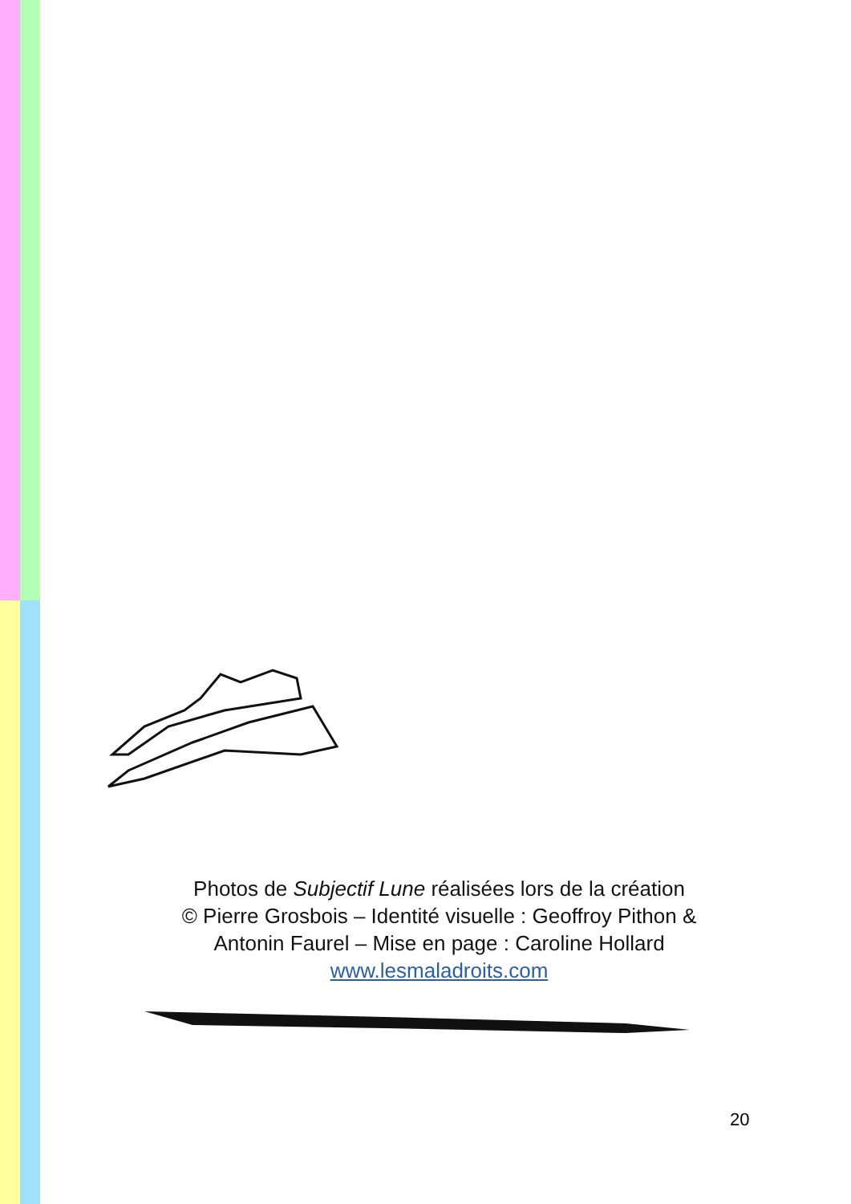Photos de Subjectif Lune réalisées lors de la création
© Pierre Grosbois – Identité visuelle : Geoffroy Pithon &
Antonin Faurel – Mise en page : Caroline Hollard
www.lesmaladroits.com
20